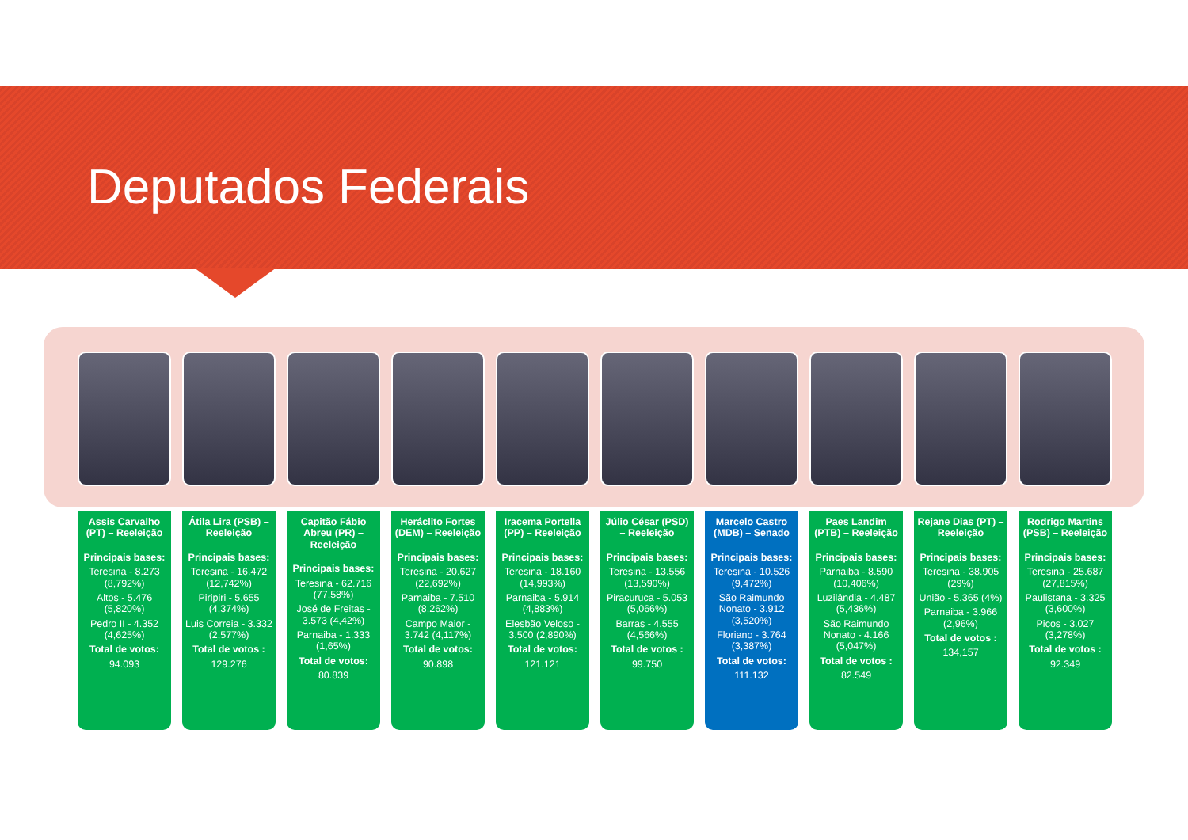Deputados Federais
Assis Carvalho (PT) – Reeleição
Principais bases:
Teresina - 8.273 (8,792%)
Altos - 5.476 (5,820%)
Pedro II - 4.352 (4,625%)
Total de votos:
94.093
Átila Lira (PSB) – Reeleição
Principais bases:
Teresina - 16.472 (12,742%)
Piripiri - 5.655 (4,374%)
Luis Correia - 3.332 (2,577%)
Total de votos :
129.276
Capitão Fábio Abreu (PR) – Reeleição
Principais bases:
Teresina - 62.716 (77,58%)
José de Freitas - 3.573 (4,42%)
Parnaiba - 1.333 (1,65%)
Total de votos:
80.839
Heráclito Fortes (DEM) – Reeleição
Principais bases:
Teresina - 20.627 (22,692%)
Parnaiba - 7.510 (8,262%)
Campo Maior - 3.742 (4,117%)
Total de votos:
90.898
Iracema Portella (PP) – Reeleição
Principais bases:
Teresina - 18.160 (14,993%)
Parnaiba - 5.914 (4,883%)
Elesbão Veloso - 3.500 (2,890%)
Total de votos:
121.121
Júlio César (PSD) – Reeleição
Principais bases:
Teresina - 13.556 (13,590%)
Piracuruca - 5.053 (5,066%)
Barras - 4.555 (4,566%)
Total de votos :
99.750
Marcelo Castro (MDB) – Senado
Principais bases:
Teresina - 10.526 (9,472%)
São Raimundo Nonato - 3.912 (3,520%)
Floriano - 3.764 (3,387%)
Total de votos:
111.132
Paes Landim (PTB) – Reeleição
Principais bases:
Parnaiba - 8.590 (10,406%)
Luzilândia - 4.487 (5,436%)
São Raimundo Nonato - 4.166 (5,047%)
Total de votos :
82.549
Rejane Dias (PT) – Reeleição
Principais bases:
Teresina - 38.905 (29%)
União - 5.365 (4%)
Parnaiba - 3.966 (2,96%)
Total de votos :
134,157
Rodrigo Martins (PSB) – Reeleição
Principais bases:
Teresina - 25.687 (27,815%)
Paulistana - 3.325 (3,600%)
Picos - 3.027 (3,278%)
Total de votos :
92.349